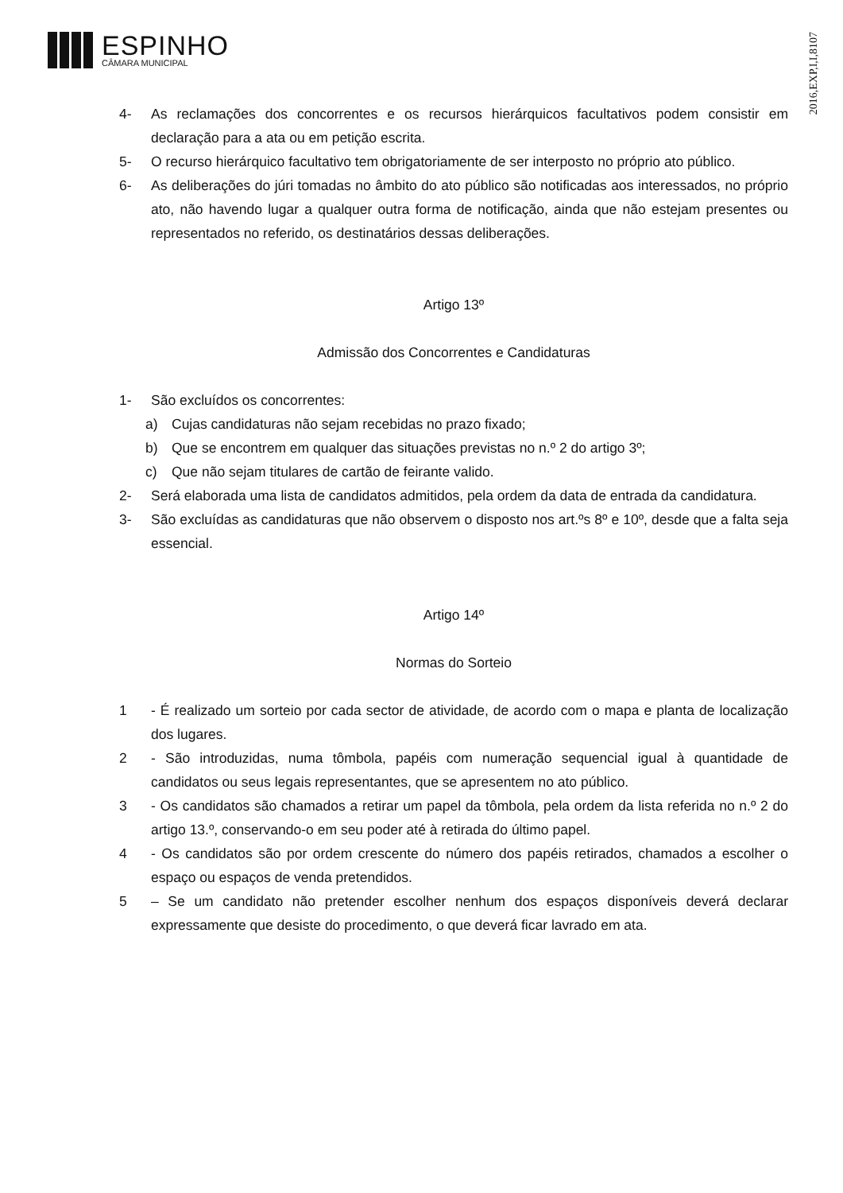ESPINHO
CÂMARA MUNICIPAL
2016,EXP,I,I,8107
4- As reclamações dos concorrentes e os recursos hierárquicos facultativos podem consistir em declaração para a ata ou em petição escrita.
5- O recurso hierárquico facultativo tem obrigatoriamente de ser interposto no próprio ato público.
6- As deliberações do júri tomadas no âmbito do ato público são notificadas aos interessados, no próprio ato, não havendo lugar a qualquer outra forma de notificação, ainda que não estejam presentes ou representados no referido, os destinatários dessas deliberações.
Artigo 13º
Admissão dos Concorrentes e Candidaturas
1- São excluídos os concorrentes:
a) Cujas candidaturas não sejam recebidas no prazo fixado;
b) Que se encontrem em qualquer das situações previstas no n.º 2 do artigo 3º;
c) Que não sejam titulares de cartão de feirante valido.
2- Será elaborada uma lista de candidatos admitidos, pela ordem da data de entrada da candidatura.
3- São excluídas as candidaturas que não observem o disposto nos art.ºs 8º e 10º, desde que a falta seja essencial.
Artigo 14º
Normas do Sorteio
1 - É realizado um sorteio por cada sector de atividade, de acordo com o mapa e planta de localização dos lugares.
2 - São introduzidas, numa tômbola, papéis com numeração sequencial igual à quantidade de candidatos ou seus legais representantes, que se apresentem no ato público.
3 - Os candidatos são chamados a retirar um papel da tômbola, pela ordem da lista referida no n.º 2 do artigo 13.º, conservando-o em seu poder até à retirada do último papel.
4 - Os candidatos são por ordem crescente do número dos papéis retirados, chamados a escolher o espaço ou espaços de venda pretendidos.
5 – Se um candidato não pretender escolher nenhum dos espaços disponíveis deverá declarar expressamente que desiste do procedimento, o que deverá ficar lavrado em ata.